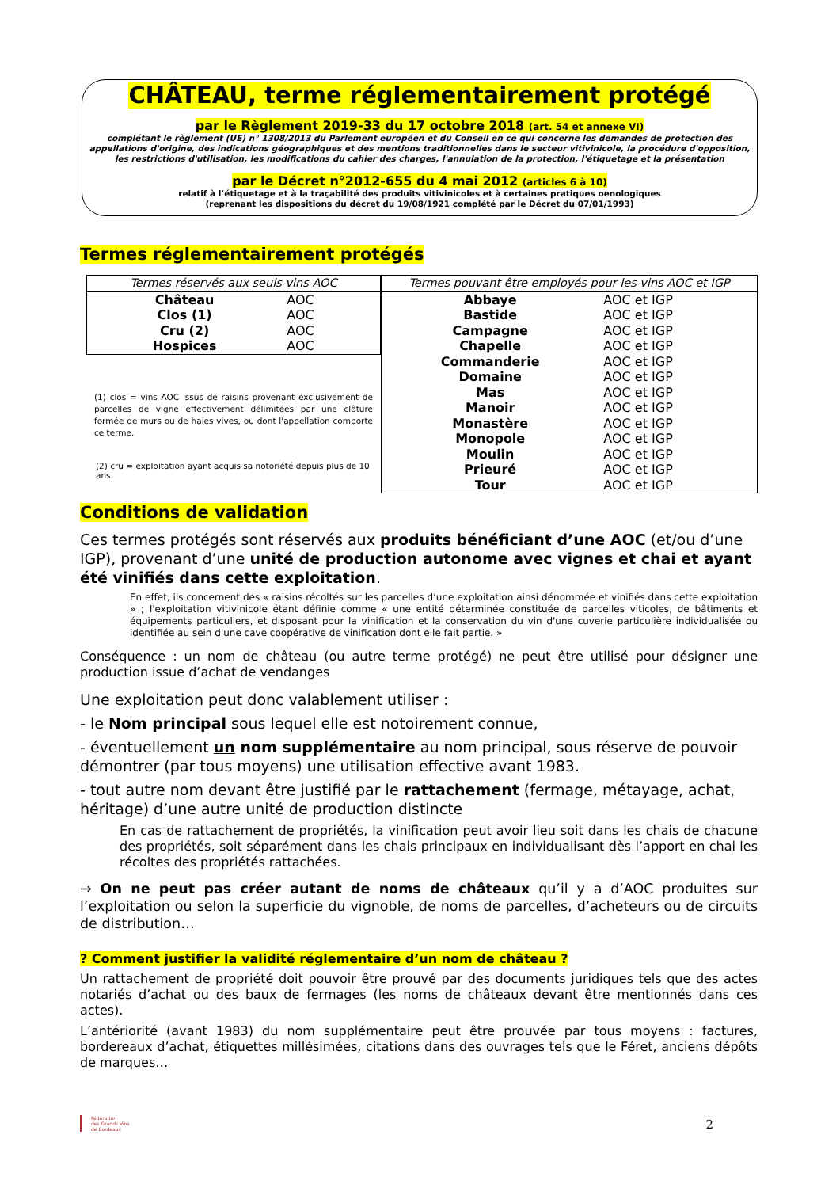CHÂTEAU, terme réglementairement protégé
par le Règlement 2019-33 du 17 octobre 2018 (art. 54 et annexe VI)
complétant le règlement (UE) n° 1308/2013 du Parlement européen et du Conseil en ce qui concerne les demandes de protection des appellations d'origine, des indications géographiques et des mentions traditionnelles dans le secteur vitivinicole, la procédure d'opposition, les restrictions d'utilisation, les modifications du cahier des charges, l'annulation de la protection, l'étiquetage et la présentation
par le Décret n°2012-655 du 4 mai 2012 (articles 6 à 10)
relatif à l’étiquetage et à la traçabilité des produits vitivinicoles et à certaines pratiques oenologiques
(reprenant les dispositions du décret du 19/08/1921 complété par le Décret du 07/01/1993)
Termes réglementairement protégés
| Termes réservés aux seuls vins AOC | |
| --- | --- |
| Château | AOC |
| Clos (1) | AOC |
| Cru (2) | AOC |
| Hospices | AOC |
(1) clos = vins AOC issus de raisins provenant exclusivement de parcelles de vigne effectivement délimitées par une clôture formée de murs ou de haies vives, ou dont l'appellation comporte ce terme.
(2) cru = exploitation ayant acquis sa notoriété depuis plus de 10 ans
| Termes pouvant être employés pour les vins AOC et IGP | |
| --- | --- |
| Abbaye | AOC et IGP |
| Bastide | AOC et IGP |
| Campagne | AOC et IGP |
| Chapelle | AOC et IGP |
| Commanderie | AOC et IGP |
| Domaine | AOC et IGP |
| Mas | AOC et IGP |
| Manoir | AOC et IGP |
| Monastère | AOC et IGP |
| Monopole | AOC et IGP |
| Moulin | AOC et IGP |
| Prieuré | AOC et IGP |
| Tour | AOC et IGP |
Conditions de validation
Ces termes protégés sont réservés aux produits bénéficiant d’une AOC (et/ou d’une IGP), provenant d’une unité de production autonome avec vignes et chai et ayant été vinifiés dans cette exploitation.
En effet, ils concernent des « raisins récoltés sur les parcelles d’une exploitation ainsi dénommée et vinifiés dans cette exploitation » ; l'exploitation vitivinicole étant définie comme « une entité déterminée constituée de parcelles viticoles, de bâtiments et équipements particuliers, et disposant pour la vinification et la conservation du vin d'une cuverie particulière individualisée ou identifiée au sein d'une cave coopérative de vinification dont elle fait partie. »
Conséquence : un nom de château (ou autre terme protégé) ne peut être utilisé pour désigner une production issue d’achat de vendanges
Une exploitation peut donc valablement utiliser :
- le Nom principal sous lequel elle est notoirement connue,
- éventuellement un nom supplémentaire au nom principal, sous réserve de pouvoir démontrer (par tous moyens) une utilisation effective avant 1983.
- tout autre nom devant être justifié par le rattachement (fermage, métayage, achat, héritage) d’une autre unité de production distincte
En cas de rattachement de propriétés, la vinification peut avoir lieu soit dans les chais de chacune des propriétés, soit séparément dans les chais principaux en individualisant dès l’apport en chai les récoltes des propriétés rattachées.
→ On ne peut pas créer autant de noms de châteaux qu’il y a d’AOC produites sur l’exploitation ou selon la superficie du vignoble, de noms de parcelles, d’acheteurs ou de circuits de distribution…
? Comment justifier la validité réglementaire d’un nom de château ?
Un rattachement de propriété doit pouvoir être prouvé par des documents juridiques tels que des actes notariés d’achat ou des baux de fermages (les noms de châteaux devant être mentionnés dans ces actes).
L’antériorité (avant 1983) du nom supplémentaire peut être prouvée par tous moyens : factures, bordereaux d’achat, étiquettes millésimées, citations dans des ouvrages tels que le Féret, anciens dépôts de marques…
Fédération
des Grands Vins
de Bordeaux
2